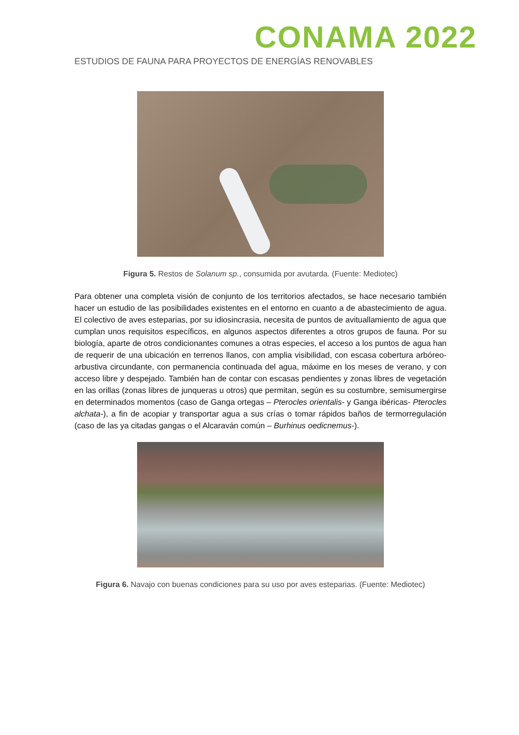CONAMA 2022
ESTUDIOS DE FAUNA PARA PROYECTOS DE ENERGÍAS RENOVABLES
Figura 5. Restos de Solanum sp., consumida por avutarda. (Fuente: Mediotec)
Para obtener una completa visión de conjunto de los territorios afectados, se hace necesario también hacer un estudio de las posibilidades existentes en el entorno en cuanto a de abastecimiento de agua. El colectivo de aves esteparias, por su idiosincrasia, necesita de puntos de avituallamiento de agua que cumplan unos requisitos específicos, en algunos aspectos diferentes a otros grupos de fauna. Por su biología, aparte de otros condicionantes comunes a otras especies, el acceso a los puntos de agua han de requerir de una ubicación en terrenos llanos, con amplia visibilidad, con escasa cobertura arbóreo-arbustiva circundante, con permanencia continuada del agua, máxime en los meses de verano, y con acceso libre y despejado. También han de contar con escasas pendientes y zonas libres de vegetación en las orillas (zonas libres de junqueras u otros) que permitan, según es su costumbre, semisumergirse en determinados momentos (caso de Ganga ortegas – Pterocles orientalis- y Ganga ibéricas- Pterocles alchata-), a fin de acopiar y transportar agua a sus crías o tomar rápidos baños de termorregulación (caso de las ya citadas gangas o el Alcaraván común – Burhinus oedicnemus-).
Figura 6. Navajo con buenas condiciones para su uso por aves esteparias. (Fuente: Mediotec)